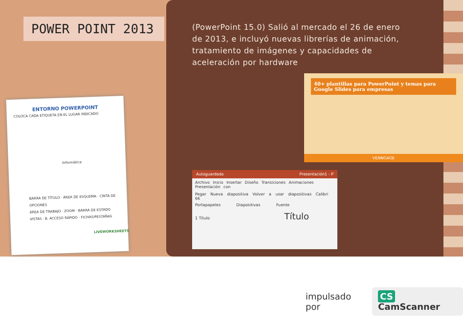POWER POINT 2013
(PowerPoint 15.0) Salió al mercado el 26 de enero de 2013, e incluyó nuevas librerías de animación, tratamiento de imágenes y capacidades de aceleración por hardware
ENTORNO POWERPOINT
COLOCA CADA ETIQUETA EN EL LUGAR INDICADO
Informática
BARRA DE TÍTULO · ÁREA DE ESQUEMA · CINTA DE OPCIONES
ÁREA DE TRABAJO · ZOOM · BARRA DE ESTADO
VISTAS · B. ACCESO RÁPIDO · FICHAS/PESTAÑAS
LIVEWORKSHEETS
40+ plantillas para PowerPoint y temas para Google Slides para empresas
VENNGAGE
Autoguardado Presentación1 - P
Archivo Inicio Insertar Diseño Transiciones Animaciones Presentación con
Pegar Nueva diapositiva Volver a usar diapositivas Calibri 66
Portapapeles Diapositivas Fuente
1 Título Título
impulsado por CS CamScanner